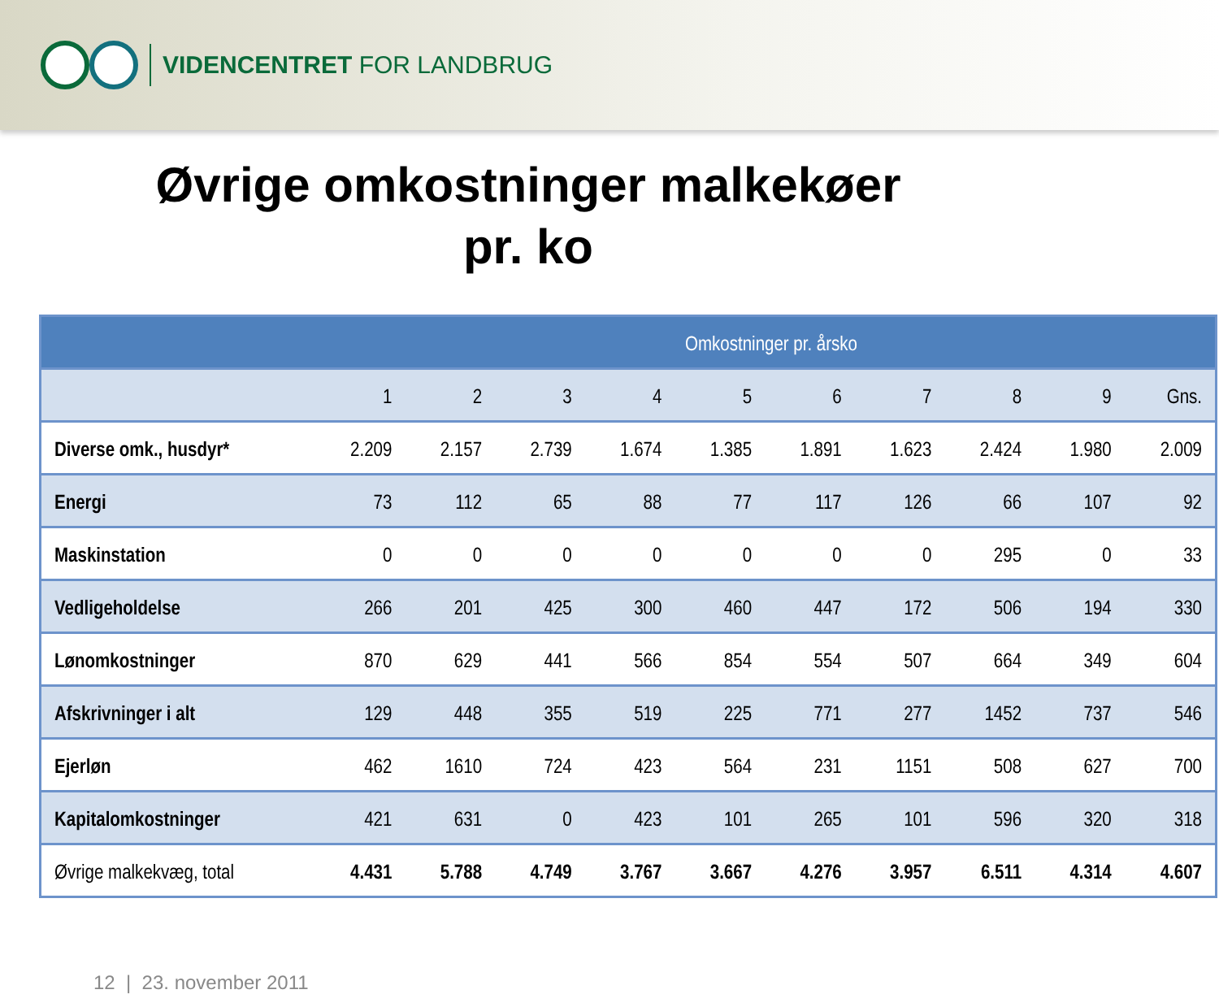VIDENCENTRET FOR LANDBRUG
Øvrige omkostninger malkekøer
pr. ko
| Omkostninger pr. årsko | | | | | | | | | | |
| --- | --- | --- | --- | --- | --- | --- | --- | --- | --- | --- |
| | 1 | 2 | 3 | 4 | 5 | 6 | 7 | 8 | 9 | Gns. |
| Diverse omk., husdyr* | 2.209 | 2.157 | 2.739 | 1.674 | 1.385 | 1.891 | 1.623 | 2.424 | 1.980 | 2.009 |
| Energi | 73 | 112 | 65 | 88 | 77 | 117 | 126 | 66 | 107 | 92 |
| Maskinstation | 0 | 0 | 0 | 0 | 0 | 0 | 0 | 295 | 0 | 33 |
| Vedligeholdelse | 266 | 201 | 425 | 300 | 460 | 447 | 172 | 506 | 194 | 330 |
| Lønomkostninger | 870 | 629 | 441 | 566 | 854 | 554 | 507 | 664 | 349 | 604 |
| Afskrivninger i alt | 129 | 448 | 355 | 519 | 225 | 771 | 277 | 1452 | 737 | 546 |
| Ejerløn | 462 | 1610 | 724 | 423 | 564 | 231 | 1151 | 508 | 627 | 700 |
| Kapitalomkostninger | 421 | 631 | 0 | 423 | 101 | 265 | 101 | 596 | 320 | 318 |
| Øvrige malkekvæg, total | 4.431 | 5.788 | 4.749 | 3.767 | 3.667 | 4.276 | 3.957 | 6.511 | 4.314 | 4.607 |
12 | 23. november 2011